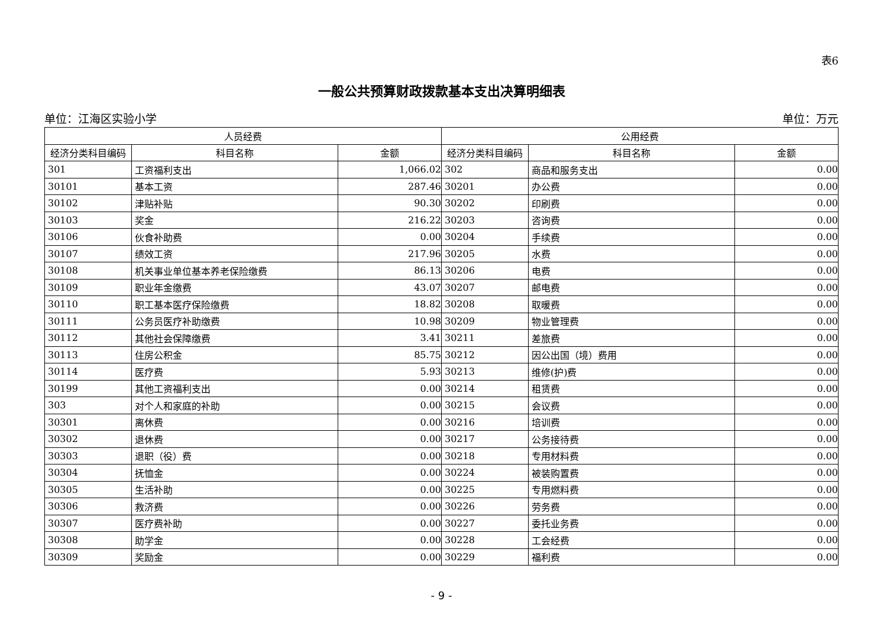表6
一般公共预算财政拨款基本支出决算明细表
单位：江海区实验小学 单位：万元
| 人员经费 | | | 公用经费 | | |
| --- | --- | --- | --- | --- | --- |
| 经济分类科目编码 | 科目名称 | 金额 | 经济分类科目编码 | 科目名称 | 金额 |
| 301 | 工资福利支出 | 1,066.02 | 302 | 商品和服务支出 | 0.00 |
| 30101 | 基本工资 | 287.46 | 30201 | 办公费 | 0.00 |
| 30102 | 津贴补贴 | 90.30 | 30202 | 印刷费 | 0.00 |
| 30103 | 奖金 | 216.22 | 30203 | 咨询费 | 0.00 |
| 30106 | 伙食补助费 | 0.00 | 30204 | 手续费 | 0.00 |
| 30107 | 绩效工资 | 217.96 | 30205 | 水费 | 0.00 |
| 30108 | 机关事业单位基本养老保险缴费 | 86.13 | 30206 | 电费 | 0.00 |
| 30109 | 职业年金缴费 | 43.07 | 30207 | 邮电费 | 0.00 |
| 30110 | 职工基本医疗保险缴费 | 18.82 | 30208 | 取暖费 | 0.00 |
| 30111 | 公务员医疗补助缴费 | 10.98 | 30209 | 物业管理费 | 0.00 |
| 30112 | 其他社会保障缴费 | 3.41 | 30211 | 差旅费 | 0.00 |
| 30113 | 住房公积金 | 85.75 | 30212 | 因公出国（境）费用 | 0.00 |
| 30114 | 医疗费 | 5.93 | 30213 | 维修(护)费 | 0.00 |
| 30199 | 其他工资福利支出 | 0.00 | 30214 | 租赁费 | 0.00 |
| 303 | 对个人和家庭的补助 | 0.00 | 30215 | 会议费 | 0.00 |
| 30301 | 离休费 | 0.00 | 30216 | 培训费 | 0.00 |
| 30302 | 退休费 | 0.00 | 30217 | 公务接待费 | 0.00 |
| 30303 | 退职（役）费 | 0.00 | 30218 | 专用材料费 | 0.00 |
| 30304 | 抚恤金 | 0.00 | 30224 | 被装购置费 | 0.00 |
| 30305 | 生活补助 | 0.00 | 30225 | 专用燃料费 | 0.00 |
| 30306 | 救济费 | 0.00 | 30226 | 劳务费 | 0.00 |
| 30307 | 医疗费补助 | 0.00 | 30227 | 委托业务费 | 0.00 |
| 30308 | 助学金 | 0.00 | 30228 | 工会经费 | 0.00 |
| 30309 | 奖励金 | 0.00 | 30229 | 福利费 | 0.00 |
- 9 -